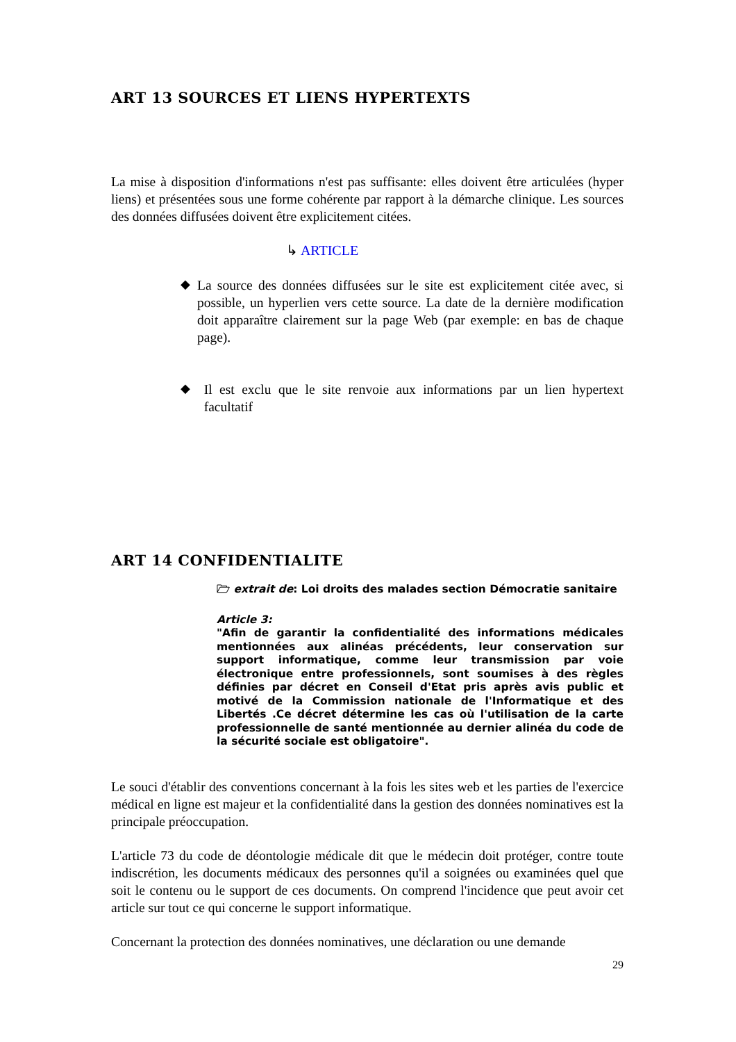ART 13 SOURCES ET LIENS HYPERTEXTS
La mise à disposition d'informations n'est pas suffisante: elles doivent être articulées (hyper liens) et présentées sous une forme cohérente par rapport à la démarche clinique. Les sources des données diffusées doivent être explicitement citées.
↳ ARTICLE
◆
La source des données diffusées sur le site est explicitement citée avec, si possible, un hyperlien vers cette source. La date de la dernière modification doit apparaître clairement sur la page Web (par exemple: en bas de chaque page).
◆
Il est exclu que le site renvoie aux informations par un lien hypertext facultatif
ART 14 CONFIDENTIALITE
🗁 extrait de: Loi droits des malades section Démocratie sanitaire
Article 3:
"Afin de garantir la confidentialité des informations médicales mentionnées aux alinéas précédents, leur conservation sur support informatique, comme leur transmission par voie électronique entre professionnels, sont soumises à des règles définies par décret en Conseil d'Etat pris après avis public et motivé de la Commission nationale de l'Informatique et des Libertés .Ce décret détermine les cas où l'utilisation de la carte professionnelle de santé mentionnée au dernier alinéa du code de la sécurité sociale est obligatoire".
Le souci d'établir des conventions concernant à la fois les sites web et les parties de l'exercice médical en ligne est majeur et la confidentialité dans la gestion des données nominatives est la principale préoccupation.
L'article 73 du code de déontologie médicale dit que le médecin doit protéger, contre toute indiscrétion, les documents médicaux des personnes qu'il a soignées ou examinées quel que soit le contenu ou le support de ces documents. On comprend l'incidence que peut avoir cet article sur tout ce qui concerne le support informatique.
Concernant la protection des données nominatives, une déclaration ou une demande
29